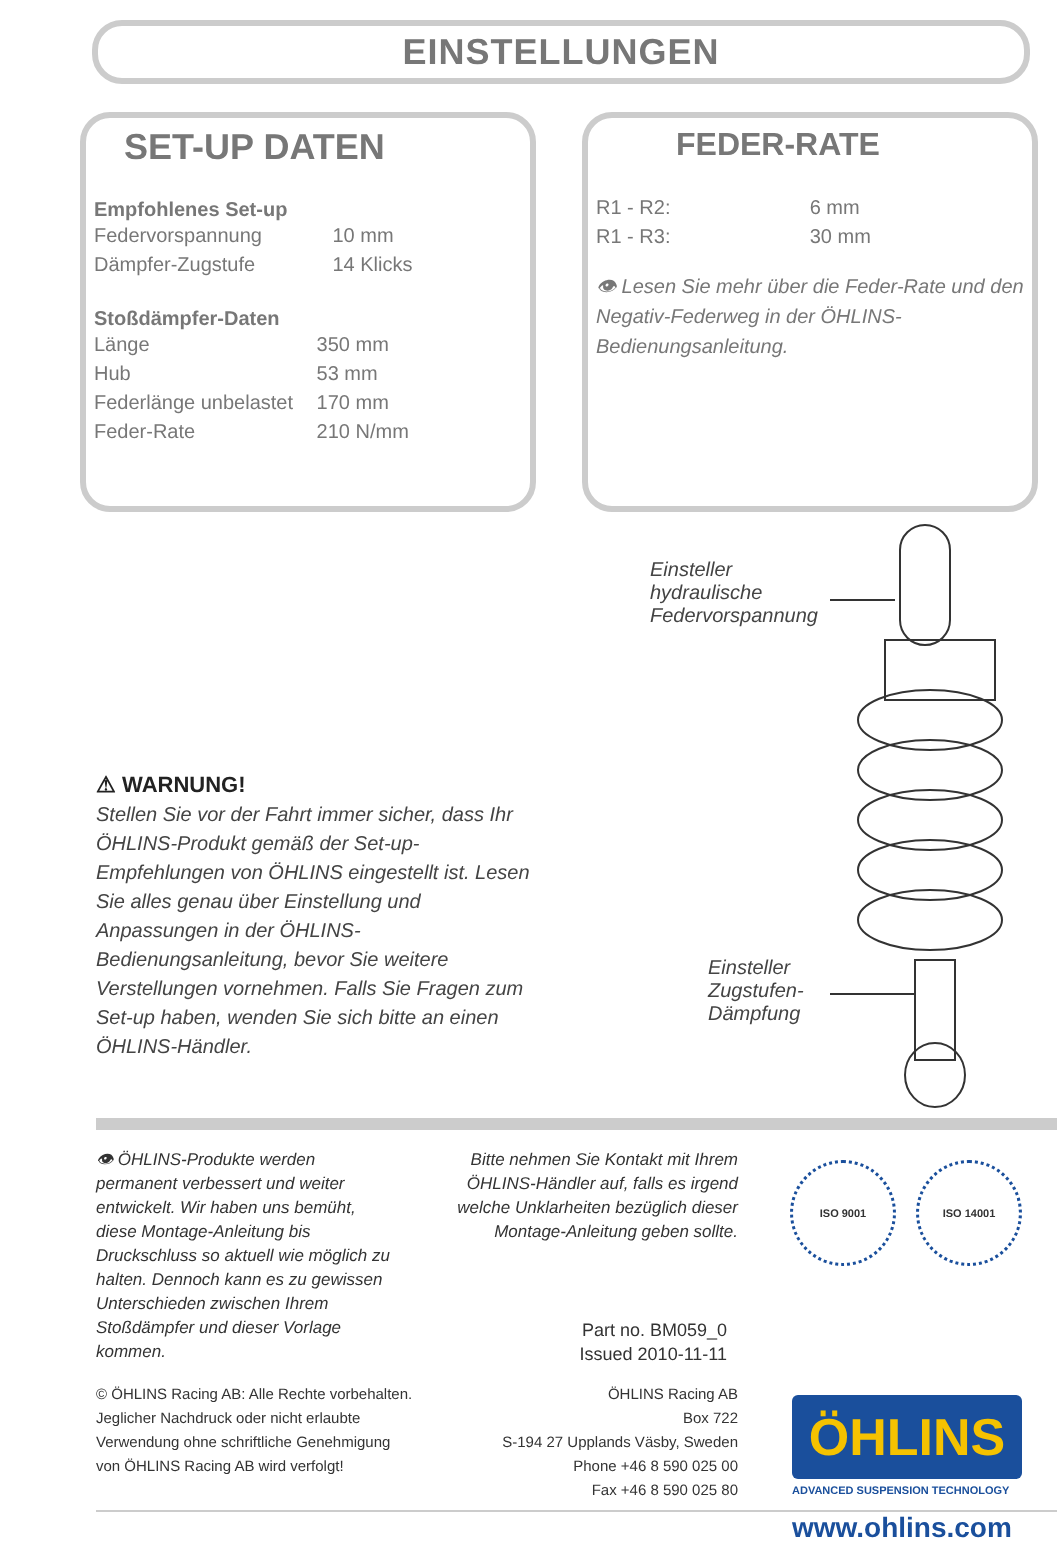EINSTELLUNGEN
SET-UP DATEN
Empfohlenes Set-up
| Federvorspannung | 10 mm |
| Dämpfer-Zugstufe | 14 Klicks |
Stoßdämpfer-Daten
| Länge | 350 mm |
| Hub | 53 mm |
| Federlänge unbelastet | 170 mm |
| Feder-Rate | 210 N/mm |
FEDER-RATE
| R1 - R2: | 6 mm |
| R1 - R3: | 30 mm |
👁 Lesen Sie mehr über die Feder-Rate und den Negativ-Federweg in der ÖHLINS-Bedienungsanleitung.
Einsteller
hydraulische
Federvorspannung
Einsteller
Zugstufen-
Dämpfung
⚠ WARNUNG!
Stellen Sie vor der Fahrt immer sicher, dass Ihr ÖHLINS-Produkt gemäß der Set-up-Empfehlungen von ÖHLINS eingestellt ist. Lesen Sie alles genau über Einstellung und Anpassungen in der ÖHLINS-Bedienungsanleitung, bevor Sie weitere Verstellungen vornehmen. Falls Sie Fragen zum Set-up haben, wenden Sie sich bitte an einen ÖHLINS-Händler.
👁 ÖHLINS-Produkte werden permanent verbessert und weiter entwickelt. Wir haben uns bemüht, diese Montage-Anleitung bis Druckschluss so aktuell wie möglich zu halten. Dennoch kann es zu gewissen Unterschieden zwischen Ihrem Stoßdämpfer und dieser Vorlage kommen.
Bitte nehmen Sie Kontakt mit Ihrem ÖHLINS-Händler auf, falls es irgend welche Unklarheiten bezüglich dieser Montage-Anleitung geben sollte.
ISO 9001 ISO 14001
Part no. BM059_0
Issued 2010-11-11
© ÖHLINS Racing AB: Alle Rechte vorbehalten. Jeglicher Nachdruck oder nicht erlaubte Verwendung ohne schriftliche Genehmigung von ÖHLINS Racing AB wird verfolgt!
ÖHLINS Racing AB
Box 722
S-194 27 Upplands Väsby, Sweden
Phone +46 8 590 025 00
Fax +46 8 590 025 80
ÖHLINS
ADVANCED SUSPENSION TECHNOLOGY
www.ohlins.com